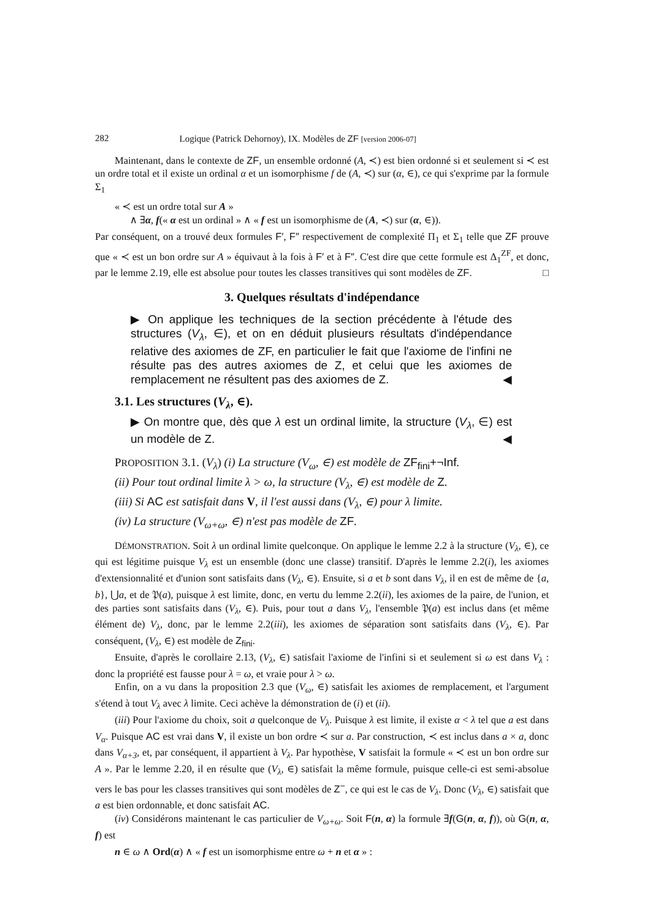282 Logique (Patrick Dehornoy), IX. Modèles de ZF [version 2006-07]
Maintenant, dans le contexte de ZF, un ensemble ordonné (A, ≺) est bien ordonné si et seulement si ≺ est un ordre total et il existe un ordinal α et un isomorphisme f de (A, ≺) sur (α, ∈), ce qui s'exprime par la formule Σ<sub>1</sub>
« ≺ est un ordre total sur A »
∧ ∃α, f(« α est un ordinal » ∧ « f est un isomorphisme de (A, ≺) sur (α, ∈)).
Par conséquent, on a trouvé deux formules F′, F″ respectivement de complexité Π<sub>1</sub> et Σ<sub>1</sub> telle que ZF prouve que « ≺ est un bon ordre sur A » équivaut à la fois à F′ et à F″. C'est dire que cette formule est Δ<sub>1</sub><sup>ZF</sup>, et donc, par le lemme 2.19, elle est absolue pour toutes les classes transitives qui sont modèles de ZF. □
3. Quelques résultats d'indépendance
▶ On applique les techniques de la section précédente à l'étude des structures (V<sub>λ</sub>, ∈), et on en déduit plusieurs résultats d'indépendance relative des axiomes de ZF, en particulier le fait que l'axiome de l'infini ne résulte pas des autres axiomes de Z, et celui que les axiomes de remplacement ne résultent pas des axiomes de Z. ◀
3.1. Les structures (V<sub>λ</sub>, ∈).
▶ On montre que, dès que λ est un ordinal limite, la structure (V<sub>λ</sub>, ∈) est un modèle de Z. ◀
PROPOSITION 3.1. (V<sub>λ</sub>) (i) La structure (V<sub>ω</sub>, ∈) est modèle de ZF<sub>fini</sub>+¬Inf.
(ii) Pour tout ordinal limite λ > ω, la structure (V<sub>λ</sub>, ∈) est modèle de Z.
(iii) Si AC est satisfait dans V, il l'est aussi dans (V<sub>λ</sub>, ∈) pour λ limite.
(iv) La structure (V<sub>ω+ω</sub>, ∈) n'est pas modèle de ZF.
DÉMONSTRATION. Soit λ un ordinal limite quelconque. On applique le lemme 2.2 à la structure (V<sub>λ</sub>, ∈), ce qui est légitime puisque V<sub>λ</sub> est un ensemble (donc une classe) transitif. D'après le lemme 2.2(i), les axiomes d'extensionnalité et d'union sont satisfaits dans (V<sub>λ</sub>, ∈). Ensuite, si a et b sont dans V<sub>λ</sub>, il en est de même de {a, b}, ⋃a, et de 𝔓(a), puisque λ est limite, donc, en vertu du lemme 2.2(ii), les axiomes de la paire, de l'union, et des parties sont satisfaits dans (V<sub>λ</sub>, ∈). Puis, pour tout a dans V<sub>λ</sub>, l'ensemble 𝔓(a) est inclus dans (et même élément de) V<sub>λ</sub>, donc, par le lemme 2.2(iii), les axiomes de séparation sont satisfaits dans (V<sub>λ</sub>, ∈). Par conséquent, (V<sub>λ</sub>, ∈) est modèle de Z<sub>fini</sub>.
Ensuite, d'après le corollaire 2.13, (V<sub>λ</sub>, ∈) satisfait l'axiome de l'infini si et seulement si ω est dans V<sub>λ</sub> : donc la propriété est fausse pour λ = ω, et vraie pour λ > ω.
Enfin, on a vu dans la proposition 2.3 que (V<sub>ω</sub>, ∈) satisfait les axiomes de remplacement, et l'argument s'étend à tout V<sub>λ</sub> avec λ limite. Ceci achève la démonstration de (i) et (ii).
(iii) Pour l'axiome du choix, soit a quelconque de V<sub>λ</sub>. Puisque λ est limite, il existe α < λ tel que a est dans V<sub>α</sub>. Puisque AC est vrai dans V, il existe un bon ordre ≺ sur a. Par construction, ≺ est inclus dans a × a, donc dans V<sub>α+3</sub>, et, par conséquent, il appartient à V<sub>λ</sub>. Par hypothèse, V satisfait la formule « ≺ est un bon ordre sur A ». Par le lemme 2.20, il en résulte que (V<sub>λ</sub>, ∈) satisfait la même formule, puisque celle-ci est semi-absolue vers le bas pour les classes transitives qui sont modèles de Z<sup>−</sup>, ce qui est le cas de V<sub>λ</sub>. Donc (V<sub>λ</sub>, ∈) satisfait que a est bien ordonnable, et donc satisfait AC.
(iv) Considérons maintenant le cas particulier de V<sub>ω+ω</sub>. Soit F(n, α) la formule ∃f(G(n, α, f)), où G(n, α, f) est
n ∈ ω ∧ Ord(α) ∧ « f est un isomorphisme entre ω + n et α » :